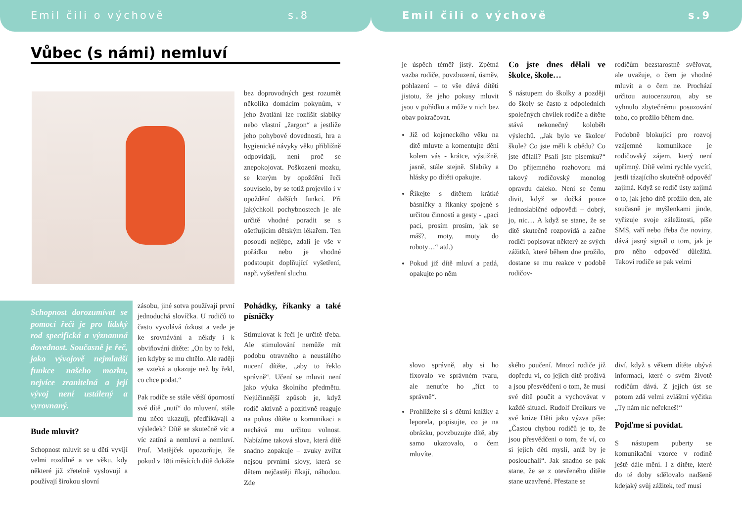Emil čili o výchově s.8
Vůbec (s námi) nemluví
bez doprovodných gest rozumět několika domácím pokynům, v jeho žvatlání lze rozlišit slabiky nebo vlastní „žargon“ a jestliže jeho pohybové dovednosti, hra a hygienické návyky věku přibližně odpovídají, není proč se znepokojovat. Poškození mozku, se kterým by opoždění řeči souviselo, by se totiž projevilo i v opoždění dalších funkcí. Při jakýchkoli pochybnostech je ale určitě vhodné poradit se s ošetřujícím dětským lékařem. Ten posoudí nejlépe, zdali je vše v pořádku nebo je vhodné podstoupit doplňující vyšetření, např. vyšetření sluchu.
Schopnost dorozumívat se pomocí řeči je pro lidský rod specifická a významná dovednost. Současně je řeč, jako vývojově nejmladší funkce našeho mozku, nejvíce zranitelná a její vývoj není ustálený a vyrovnaný.
Bude mluvit?
Schopnost mluvit se u dětí vyvíjí velmi rozdílně a ve věku, kdy některé již zřetelně vyslovují a používají širokou slovní
zásobu, jiné sotva používají první jednoduchá slovíčka. U rodičů to často vyvolává úzkost a vede je ke srovnávání a někdy i k obviňování dítěte: „On by to řekl, jen kdyby se mu chtělo. Ale raději se vzteká a ukazuje než by řekl, co chce podat.“
Pak rodiče se stále větší úporností své dítě „nutí“ do mluvení, stále mu něco ukazují, předříkávají a výsledek? Dítě se skutečně víc a víc zatíná a nemluví a nemluví. Prof. Matějček upozorňuje, že pokud v 18ti měsících dítě dokáže
Pohádky, říkanky a také písničky
Stimulovat k řeči je určitě třeba. Ale stimulování nemůže mít podobu otravného a neustálého nucení dítěte, „aby to řeklo správně“. Učení se mluvit není jako výuka školního předmětu. Nejúčinnější způsob je, když rodič aktivně a pozitivně reaguje na pokus dítěte o komunikaci a nechává mu určitou volnost. Nabízíme taková slova, která dítě snadno zopakuje – zvuky zvířat nejsou prvními slovy, která se dětem nejčastěji říkají, náhodou. Zde
Emil čili o výchově s.9
je úspěch téměř jistý. Zpětná vazba rodiče, povzbuzení, úsměv, pohlazení – to vše dává dítěti jistotu, že jeho pokusy mluvit jsou v pořádku a může v nich bez obav pokračovat.
Již od kojeneckého věku na dítě mluvte a komentujte dění kolem vás - krátce, výstižně, jasně, stále stejně. Slabiky a hlásky po dítěti opakujte.
Říkejte s dítětem krátké básničky a říkanky spojené s určitou činností a gesty - „paci paci, prosím prosím, jak se máš?, moty, moty do roboty…“ atd.)
Pokud již dítě mluví a patlá, opakujte po něm
slovo správně, aby si ho fixovalo ve správném tvaru, ale nenuťte ho „říct to správně“.
Prohlížejte si s dětmi knížky a leporela, popisujte, co je na obrázku, povzbuzujte dítě, aby samo ukazovalo, o čem mluvíte.
Co jste dnes dělali ve školce, škole…
S nástupem do školky a později do školy se často z odpoledních společných chvilek rodiče a dítěte stává nekonečný koloběh výslechů. „Jak bylo ve školce/škole? Co jste měli k obědu? Co jste dělali? Psali jste písemku?“ Do příjemného rozhovoru má takový rodičovský monolog opravdu daleko. Není se čemu divit, když se dočká pouze jednoslabičné odpovědi – dobrý, jo, nic… A když se stane, že se dítě skutečně rozpovídá a začne rodiči popisovat některý ze svých zážitků, které během dne prožilo, dostane se mu reakce v podobě rodičov-
ského poučení. Mnozí rodiče již dopředu ví, co jejich dítě prožívá a jsou přesvědčeni o tom, že musí své dítě poučit a vychovávat v každé situaci. Rudolf Dreikurs ve své knize Děti jako výzva píše: „Častou chybou rodičů je to, že jsou přesvědčeni o tom, že ví, co si jejich děti myslí, aniž by je poslouchali“. Jak snadno se pak stane, že se z otevřeného dítěte stane uzavřené. Přestane se
rodičům bezstarostně svěřovat, ale uvažuje, o čem je vhodné mluvit a o čem ne. Prochází určitou autocenzurou, aby se vyhnulo zbytečnému posuzování toho, co prožilo během dne.
Podobně blokující pro rozvoj vzájemné komunikace je rodičovský zájem, který není upřímný. Dítě velmi rychle vycítí, jestli tázajícího skutečně odpověď zajímá. Když se rodič ústy zajímá o to, jak jeho dítě prožilo den, ale současně je myšlenkami jinde, vyřizuje svoje záležitosti, píše SMS, vaří nebo třeba čte noviny, dává jasný signál o tom, jak je pro něho odpověď důležitá. Takoví rodiče se pak velmi
diví, když s věkem dítěte ubývá informací, které o svém životě rodičům dává. Z jejich úst se potom zdá velmi zvláštní výčitka „Ty nám nic neřekneš!“
Pojďme si povídat.
S nástupem puberty se komunikační vzorce v rodině ještě dále mění. I z dítěte, které do té doby sdělovalo nadšeně kdejaký svůj zážitek, teď musí